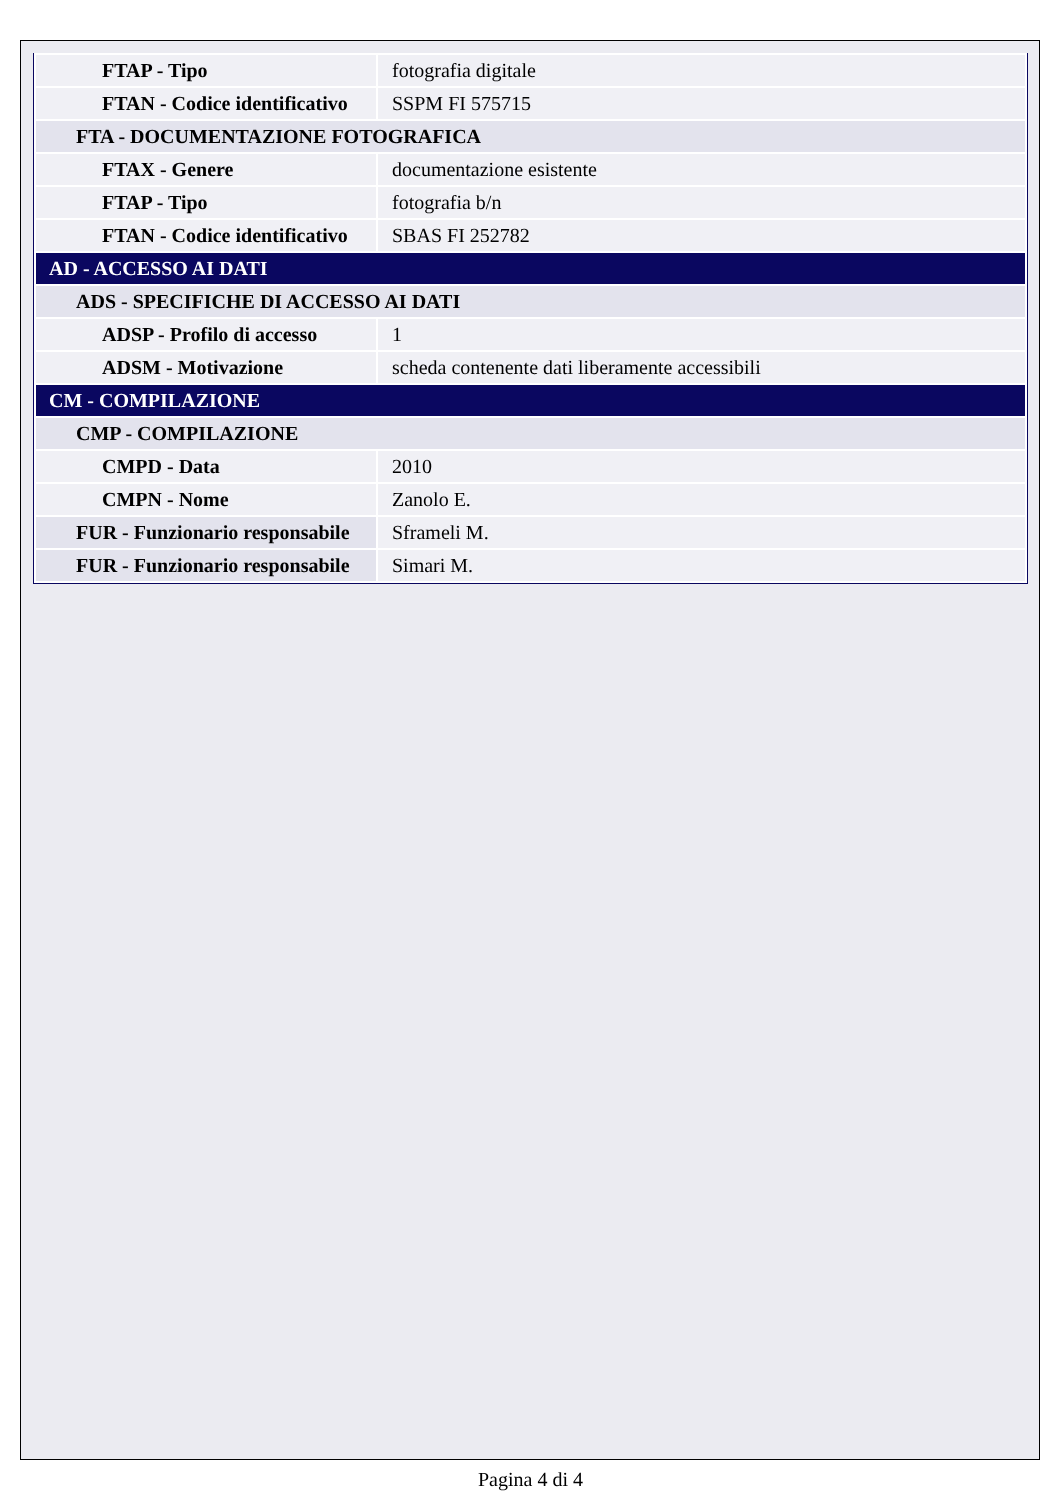| FTAP - Tipo | fotografia digitale |
| FTAN - Codice identificativo | SSPM FI 575715 |
| FTA - DOCUMENTAZIONE FOTOGRAFICA | |
| FTAX - Genere | documentazione esistente |
| FTAP - Tipo | fotografia b/n |
| FTAN - Codice identificativo | SBAS FI 252782 |
| AD - ACCESSO AI DATI | |
| ADS - SPECIFICHE DI ACCESSO AI DATI | |
| ADSP - Profilo di accesso | 1 |
| ADSM - Motivazione | scheda contenente dati liberamente accessibili |
| CM - COMPILAZIONE | |
| CMP - COMPILAZIONE | |
| CMPD - Data | 2010 |
| CMPN - Nome | Zanolo E. |
| FUR - Funzionario responsabile | Sframeli M. |
| FUR - Funzionario responsabile | Simari M. |
Pagina 4 di 4